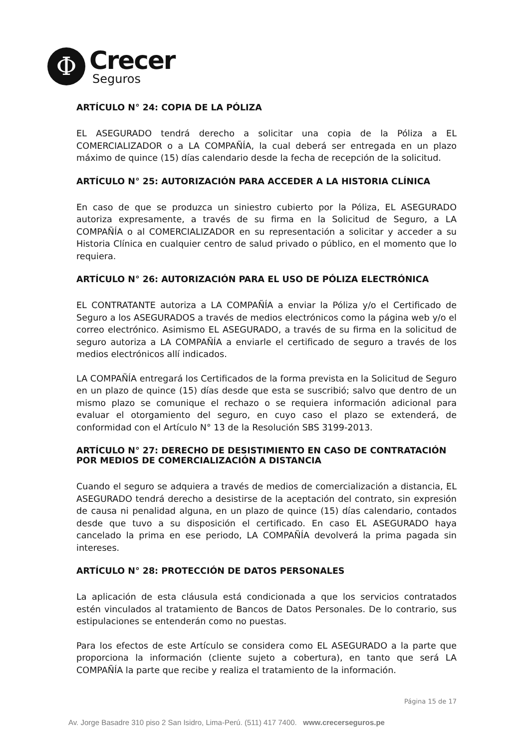Φ
Crecer
Seguros
ARTÍCULO N° 24: COPIA DE LA PÓLIZA
EL ASEGURADO tendrá derecho a solicitar una copia de la Póliza a EL COMERCIALIZADOR o a LA COMPAÑÍA, la cual deberá ser entregada en un plazo máximo de quince (15) días calendario desde la fecha de recepción de la solicitud.
ARTÍCULO N° 25: AUTORIZACIÓN PARA ACCEDER A LA HISTORIA CLÍNICA
En caso de que se produzca un siniestro cubierto por la Póliza, EL ASEGURADO autoriza expresamente, a través de su firma en la Solicitud de Seguro, a LA COMPAÑÍA o al COMERCIALIZADOR en su representación a solicitar y acceder a su Historia Clínica en cualquier centro de salud privado o público, en el momento que lo requiera.
ARTÍCULO N° 26: AUTORIZACIÓN PARA EL USO DE PÓLIZA ELECTRÓNICA
EL CONTRATANTE autoriza a LA COMPAÑÍA a enviar la Póliza y/o el Certificado de Seguro a los ASEGURADOS a través de medios electrónicos como la página web y/o el correo electrónico. Asimismo EL ASEGURADO, a través de su firma en la solicitud de seguro autoriza a LA COMPAÑÍA a enviarle el certificado de seguro a través de los medios electrónicos allí indicados.
LA COMPAÑÍA entregará los Certificados de la forma prevista en la Solicitud de Seguro en un plazo de quince (15) días desde que esta se suscribió; salvo que dentro de un mismo plazo se comunique el rechazo o se requiera información adicional para evaluar el otorgamiento del seguro, en cuyo caso el plazo se extenderá, de conformidad con el Artículo N° 13 de la Resolución SBS 3199-2013.
ARTÍCULO N° 27: DERECHO DE DESISTIMIENTO EN CASO DE CONTRATACIÓN POR MEDIOS DE COMERCIALIZACIÓN A DISTANCIA
Cuando el seguro se adquiera a través de medios de comercialización a distancia, EL ASEGURADO tendrá derecho a desistirse de la aceptación del contrato, sin expresión de causa ni penalidad alguna, en un plazo de quince (15) días calendario, contados desde que tuvo a su disposición el certificado. En caso EL ASEGURADO haya cancelado la prima en ese periodo, LA COMPAÑÍA devolverá la prima pagada sin intereses.
ARTÍCULO N° 28: PROTECCIÓN DE DATOS PERSONALES
La aplicación de esta cláusula está condicionada a que los servicios contratados estén vinculados al tratamiento de Bancos de Datos Personales. De lo contrario, sus estipulaciones se entenderán como no puestas.
Para los efectos de este Artículo se considera como EL ASEGURADO a la parte que proporciona la información (cliente sujeto a cobertura), en tanto que será LA COMPAÑÍA la parte que recibe y realiza el tratamiento de la información.
Página 15 de 17
Av. Jorge Basadre 310 piso 2 San Isidro, Lima-Perú. (511) 417 7400. www.crecerseguros.pe